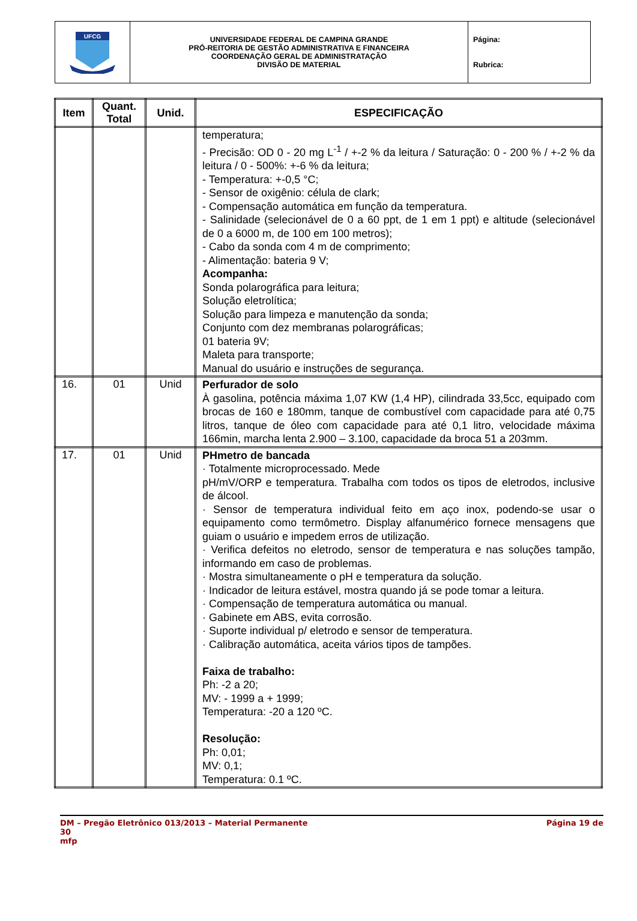| UFCG | UNIVERSIDADE FEDERAL DE CAMPINA GRANDE PRÓ-REITORIA DE GESTÃO ADMINISTRATIVA E FINANCEIRA COORDENAÇÃO GERAL DE ADMINISTRATAÇÃO DIVISÃO DE MATERIAL | Página: Rubrica: |
| Item | Quant. Total | Unid. | ESPECIFICAÇÃO |
| --- | --- | --- | --- |
| | | | temperatura; - Precisão: OD 0 - 20 mg L<sup>-1</sup> / +-2 % da leitura / Saturação: 0 - 200 % / +-2 % da leitura / 0 - 500%: +-6 % da leitura; - Temperatura: +-0,5 °C; - Sensor de oxigênio: célula de clark; - Compensação automática em função da temperatura. - Salinidade (selecionável de 0 a 60 ppt, de 1 em 1 ppt) e altitude (selecionável de 0 a 6000 m, de 100 em 100 metros); - Cabo da sonda com 4 m de comprimento; - Alimentação: bateria 9 V; Acompanha: Sonda polarográfica para leitura; Solução eletrolítica; Solução para limpeza e manutenção da sonda; Conjunto com dez membranas polarográficas; 01 bateria 9V; Maleta para transporte; Manual do usuário e instruções de segurança. |
| 16. | 01 | Unid | Perfurador de solo À gasolina, potência máxima 1,07 KW (1,4 HP), cilindrada 33,5cc, equipado com brocas de 160 e 180mm, tanque de combustível com capacidade para até 0,75 litros, tanque de óleo com capacidade para até 0,1 litro, velocidade máxima 166min, marcha lenta 2.900 – 3.100, capacidade da broca 51 a 203mm. |
| 17. | 01 | Unid | PHmetro de bancada · Totalmente microprocessado. Mede pH/mV/ORP e temperatura. Trabalha com todos os tipos de eletrodos, inclusive de álcool. · Sensor de temperatura individual feito em aço inox, podendo-se usar o equipamento como termômetro. Display alfanumérico fornece mensagens que guiam o usuário e impedem erros de utilização. · Verifica defeitos no eletrodo, sensor de temperatura e nas soluções tampão, informando em caso de problemas. · Mostra simultaneamente o pH e temperatura da solução. · Indicador de leitura estável, mostra quando já se pode tomar a leitura. · Compensação de temperatura automática ou manual. · Gabinete em ABS, evita corrosão. · Suporte individual p/ eletrodo e sensor de temperatura. · Calibração automática, aceita vários tipos de tampões. Faixa de trabalho: Ph: -2 a 20; MV: - 1999 a + 1999; Temperatura: -20 a 120 ºC. Resolução: Ph: 0,01; MV: 0,1; Temperatura: 0.1 ºC. |
DM – Pregão Eletrônico 013/2013 – Material Permanente Página 19 de
30
mfp